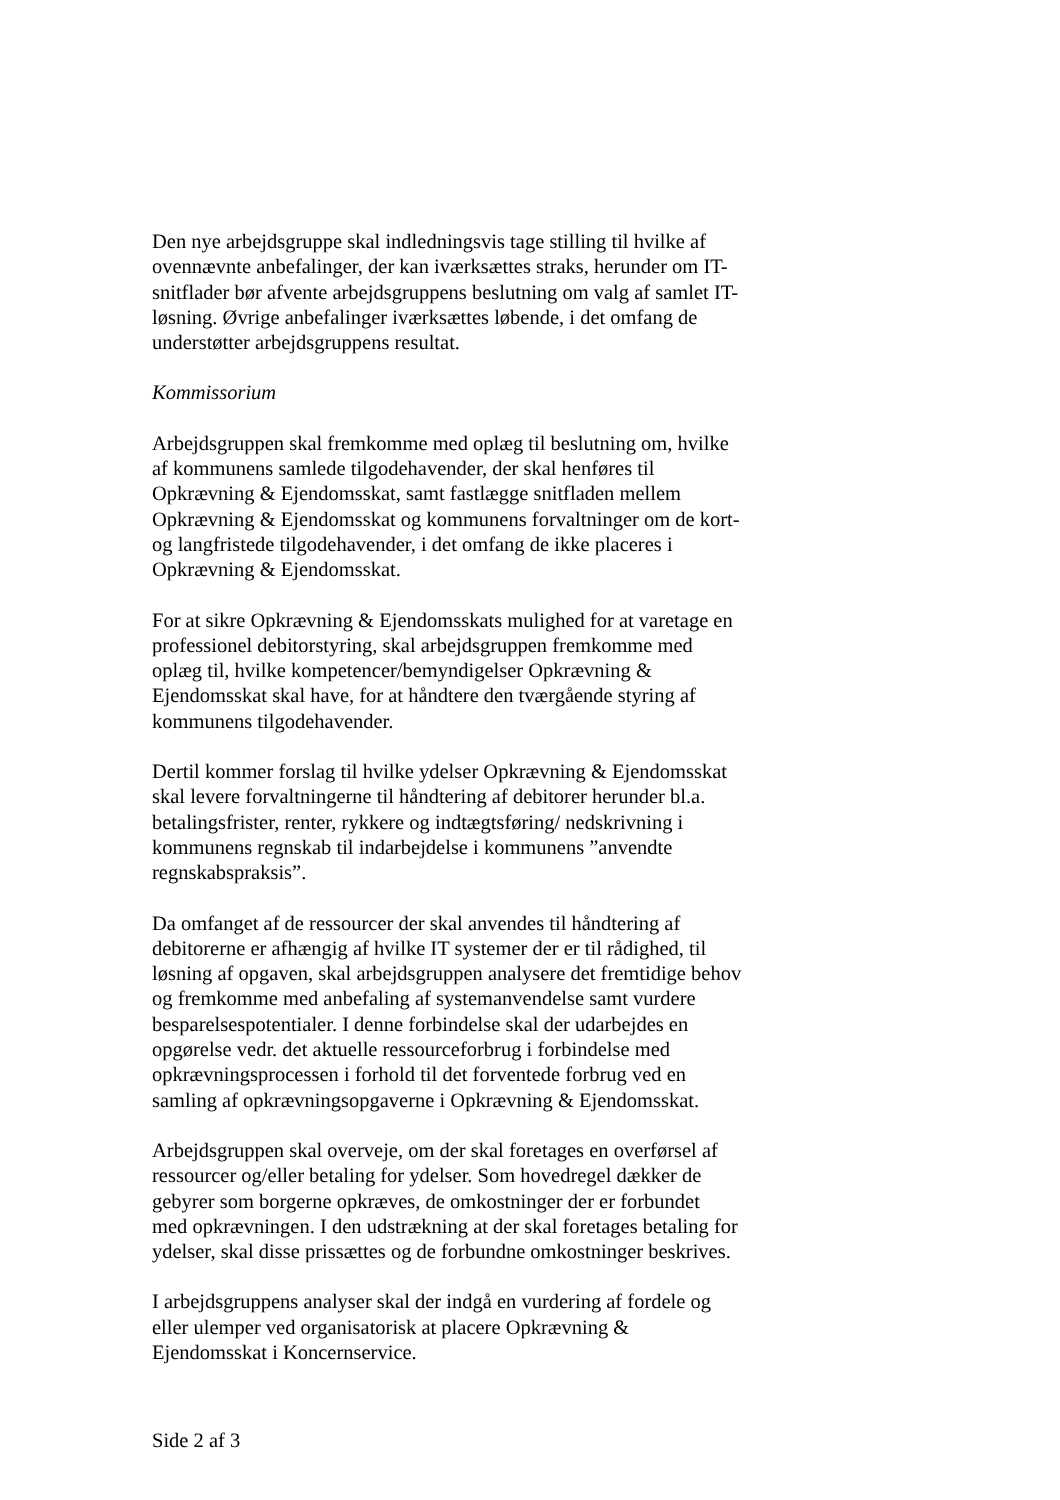Den nye arbejdsgruppe skal indledningsvis tage stilling til hvilke af
ovennævnte anbefalinger, der kan iværksættes straks, herunder om IT-
snitflader bør afvente arbejdsgruppens beslutning om valg af samlet IT-
løsning. Øvrige anbefalinger iværksættes løbende, i det omfang de
understøtter arbejdsgruppens resultat.
Kommissorium
Arbejdsgruppen skal fremkomme med oplæg til beslutning om, hvilke
af kommunens samlede tilgodehavender, der skal henføres til
Opkrævning & Ejendomsskat, samt fastlægge snitfladen mellem
Opkrævning & Ejendomsskat og kommunens forvaltninger om de kort-
og langfristede tilgodehavender, i det omfang de ikke placeres i
Opkrævning & Ejendomsskat.
For at sikre Opkrævning & Ejendomsskats mulighed for at varetage en
professionel debitorstyring, skal arbejdsgruppen fremkomme med
oplæg til, hvilke kompetencer/bemyndigelser Opkrævning &
Ejendomsskat skal have, for at håndtere den tværgående styring af
kommunens tilgodehavender.
Dertil kommer forslag til hvilke ydelser Opkrævning & Ejendomsskat
skal levere forvaltningerne til håndtering af debitorer herunder bl.a.
betalingsfrister, renter, rykkere og indtægtsføring/ nedskrivning i
kommunens regnskab til indarbejdelse i kommunens ”anvendte
regnskabspraksis”.
Da omfanget af de ressourcer der skal anvendes til håndtering af
debitorerne er afhængig af hvilke IT systemer der er til rådighed, til
løsning af opgaven, skal arbejdsgruppen analysere det fremtidige behov
og fremkomme med anbefaling af systemanvendelse samt vurdere
besparelsespotentialer. I denne forbindelse skal der udarbejdes en
opgørelse vedr. det aktuelle ressourceforbrug i forbindelse med
opkrævningsprocessen i forhold til det forventede forbrug ved en
samling af opkrævningsopgaverne i Opkrævning & Ejendomsskat.
Arbejdsgruppen skal overveje, om der skal foretages en overførsel af
ressourcer og/eller betaling for ydelser. Som hovedregel dækker de
gebyrer som borgerne opkræves, de omkostninger der er forbundet
med opkrævningen. I den udstrækning at der skal foretages betaling for
ydelser, skal disse prissættes og de forbundne omkostninger beskrives.
I arbejdsgruppens analyser skal der indgå en vurdering af fordele og
eller ulemper ved organisatorisk at placere Opkrævning &
Ejendomsskat i Koncernservice.
Side 2 af 3